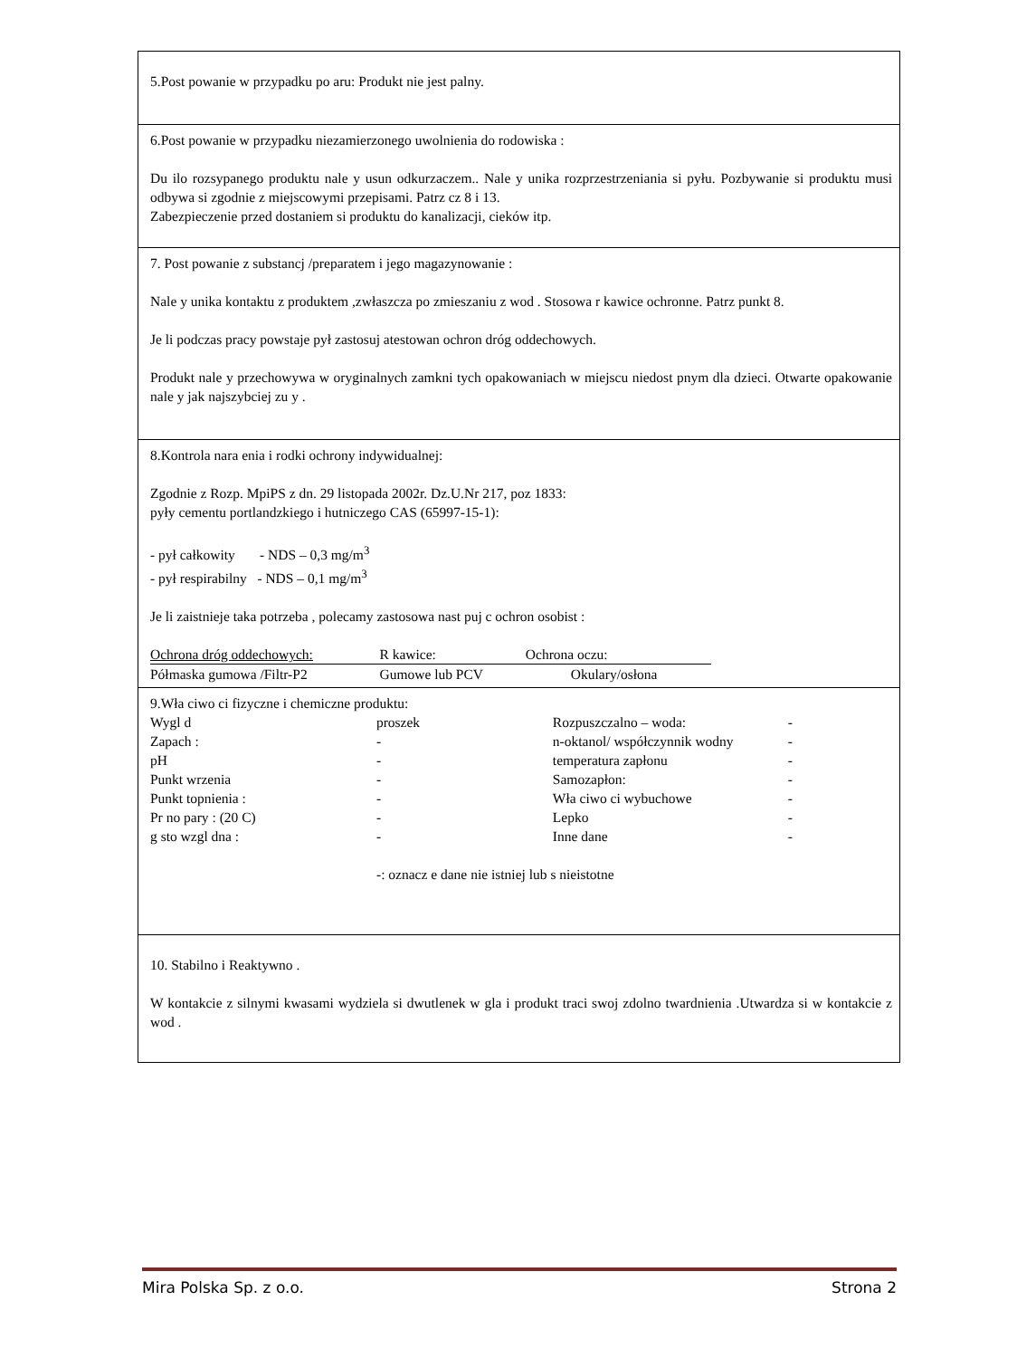5.Post powanie w przypadku po aru: Produkt nie jest palny.
6.Post powanie w przypadku niezamierzonego uwolnienia do rodowiska :
Du ilo rozsypanego produktu nale y usun odkurzaczem.. Nale y unika rozprzestrzeniania si pyłu. Pozbywanie si produktu musi odbywa si zgodnie z miejscowymi przepisami. Patrz cz 8 i 13.
Zabezpieczenie przed dostaniem si produktu do kanalizacji, cieków itp.
7. Post powanie z substancj /preparatem i jego magazynowanie :
Nale y unika kontaktu z produktem ,zwłaszcza po zmieszaniu z wod . Stosowa r kawice ochronne. Patrz punkt 8.
Je li podczas pracy powstaje pył zastosuj atestowan ochron dróg oddechowych.
Produkt nale y przechowywa w oryginalnych zamkni tych opakowaniach w miejscu niedost pnym dla dzieci. Otwarte opakowanie nale y jak najszybciej zu y .
8.Kontrola nara enia i rodki ochrony indywidualnej:
Zgodnie z Rozp. MpiPS z dn. 29 listopada 2002r. Dz.U.Nr 217, poz 1833:
pyły cementu portlandzkiego i hutniczego CAS (65997-15-1):
- pył całkowity - NDS – 0,3 mg/m<sup>3</sup>
- pył respirabilny - NDS – 0,1 mg/m<sup>3</sup>
Je li zaistnieje taka potrzeba , polecamy zastosowa nast puj c ochron osobist :
| Ochrona dróg oddechowych: | R kawice: | Ochrona oczu: |
| Półmaska gumowa /Filtr-P2 | Gumowe lub PCV | Okulary/osłona |
9.Wła ciwo ci fizyczne i chemiczne produktu:
| Wygl d | proszek | Rozpuszczalno – woda: | - |
| Zapach : | - | n-oktanol/ współczynnik wodny | - |
| pH | - | temperatura zapłonu | - |
| Punkt wrzenia | - | Samozapłon: | - |
| Punkt topnienia : | - | Wła ciwo ci wybuchowe | - |
| Pr no pary : (20 C) | - | Lepko | - |
| g sto wzgl dna : | - | Inne dane | - |
-: oznacz e dane nie istniej lub s nieistotne
10. Stabilno i Reaktywno .
W kontakcie z silnymi kwasami wydziela si dwutlenek w gla i produkt traci swoj zdolno twardnienia .Utwardza si w kontakcie z wod .
Mira Polska Sp. z o.o. Strona 2